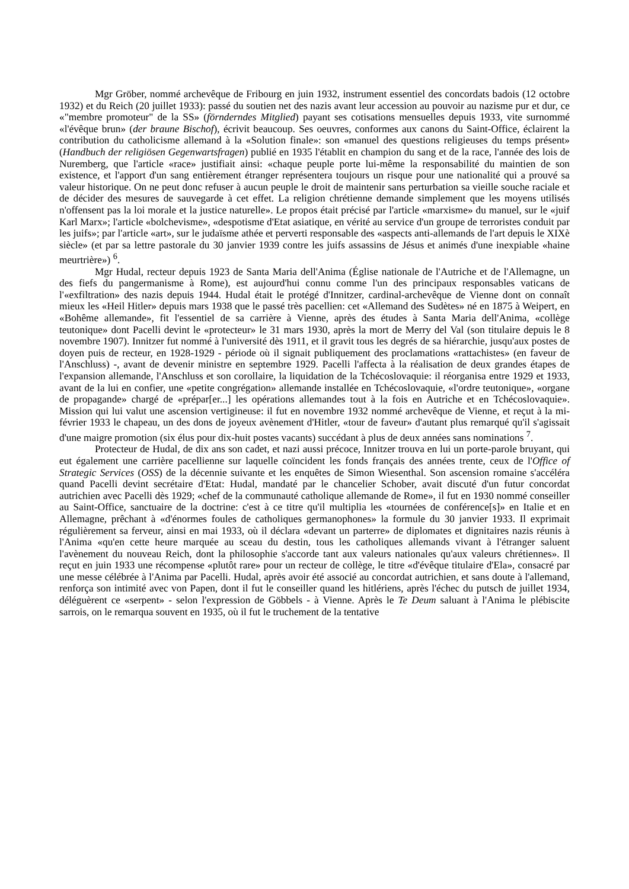Mgr Gröber, nommé archevêque de Fribourg en juin 1932, instrument essentiel des concordats badois (12 octobre 1932) et du Reich (20 juillet 1933): passé du soutien net des nazis avant leur accession au pouvoir au nazisme pur et dur, ce «"membre promoteur" de la SS» (förnderndes Mitglied) payant ses cotisations mensuelles depuis 1933, vite surnommé «l'évêque brun» (der braune Bischof), écrivit beaucoup. Ses oeuvres, conformes aux canons du Saint-Office, éclairent la contribution du catholicisme allemand à la «Solution finale»: son «manuel des questions religieuses du temps présent» (Handbuch der religiösen Gegenwartsfragen) publié en 1935 l'établit en champion du sang et de la race, l'année des lois de Nuremberg, que l'article «race» justifiait ainsi: «chaque peuple porte lui-même la responsabilité du maintien de son existence, et l'apport d'un sang entièrement étranger représentera toujours un risque pour une nationalité qui a prouvé sa valeur historique. On ne peut donc refuser à aucun peuple le droit de maintenir sans perturbation sa vieille souche raciale et de décider des mesures de sauvegarde à cet effet. La religion chrétienne demande simplement que les moyens utilisés n'offensent pas la loi morale et la justice naturelle». Le propos était précisé par l'article «marxisme» du manuel, sur le «juif Karl Marx»; l'article «bolchevisme», «despotisme d'Etat asiatique, en vérité au service d'un groupe de terroristes conduit par les juifs»; par l'article «art», sur le judaïsme athée et perverti responsable des «aspects anti-allemands de l'art depuis le XIXè siècle» (et par sa lettre pastorale du 30 janvier 1939 contre les juifs assassins de Jésus et animés d'une inexpiable «haine meurtrière») <sup>6</sup>.
Mgr Hudal, recteur depuis 1923 de Santa Maria dell'Anima (Église nationale de l'Autriche et de l'Allemagne, un des fiefs du pangermanisme à Rome), est aujourd'hui connu comme l'un des principaux responsables vaticans de l'«exfiltration» des nazis depuis 1944. Hudal était le protégé d'Innitzer, cardinal-archevêque de Vienne dont on connaît mieux les «Heil Hitler» depuis mars 1938 que le passé très pacellien: cet «Allemand des Sudètes» né en 1875 à Weipert, en «Bohême allemande», fit l'essentiel de sa carrière à Vienne, après des études à Santa Maria dell'Anima, «collège teutonique» dont Pacelli devint le «protecteur» le 31 mars 1930, après la mort de Merry del Val (son titulaire depuis le 8 novembre 1907). Innitzer fut nommé à l'université dès 1911, et il gravit tous les degrés de sa hiérarchie, jusqu'aux postes de doyen puis de recteur, en 1928-1929 - période où il signait publiquement des proclamations «rattachistes» (en faveur de l'Anschluss) -, avant de devenir ministre en septembre 1929. Pacelli l'affecta à la réalisation de deux grandes étapes de l'expansion allemande, l'Anschluss et son corollaire, la liquidation de la Tchécoslovaquie: il réorganisa entre 1929 et 1933, avant de la lui en confier, une «petite congrégation» allemande installée en Tchécoslovaquie, «l'ordre teutonique», «organe de propagande» chargé de «prépar[er...] les opérations allemandes tout à la fois en Autriche et en Tchécoslovaquie». Mission qui lui valut une ascension vertigineuse: il fut en novembre 1932 nommé archevêque de Vienne, et reçut à la mi-février 1933 le chapeau, un des dons de joyeux avènement d'Hitler, «tour de faveur» d'autant plus remarqué qu'il s'agissait d'une maigre promotion (six élus pour dix-huit postes vacants) succédant à plus de deux années sans nominations <sup>7</sup>.
Protecteur de Hudal, de dix ans son cadet, et nazi aussi précoce, Innitzer trouva en lui un porte-parole bruyant, qui eut également une carrière pacellienne sur laquelle coïncident les fonds français des années trente, ceux de l'Office of Strategic Services (OSS) de la décennie suivante et les enquêtes de Simon Wiesenthal. Son ascension romaine s'accéléra quand Pacelli devint secrétaire d'Etat: Hudal, mandaté par le chancelier Schober, avait discuté d'un futur concordat autrichien avec Pacelli dès 1929; «chef de la communauté catholique allemande de Rome», il fut en 1930 nommé conseiller au Saint-Office, sanctuaire de la doctrine: c'est à ce titre qu'il multiplia les «tournées de conférence[s]» en Italie et en Allemagne, prêchant à «d'énormes foules de catholiques germanophones» la formule du 30 janvier 1933. Il exprimait régulièrement sa ferveur, ainsi en mai 1933, où il déclara «devant un parterre» de diplomates et dignitaires nazis réunis à l'Anima «qu'en cette heure marquée au sceau du destin, tous les catholiques allemands vivant à l'étranger saluent l'avènement du nouveau Reich, dont la philosophie s'accorde tant aux valeurs nationales qu'aux valeurs chrétiennes». Il reçut en juin 1933 une récompense «plutôt rare» pour un recteur de collège, le titre «d'évêque titulaire d'Ela», consacré par une messe célébrée à l'Anima par Pacelli. Hudal, après avoir été associé au concordat autrichien, et sans doute à l'allemand, renforça son intimité avec von Papen, dont il fut le conseiller quand les hitlériens, après l'échec du putsch de juillet 1934, déléguèrent ce «serpent» - selon l'expression de Göbbels - à Vienne. Après le Te Deum saluant à l'Anima le plébiscite sarrois, on le remarqua souvent en 1935, où il fut le truchement de la tentative